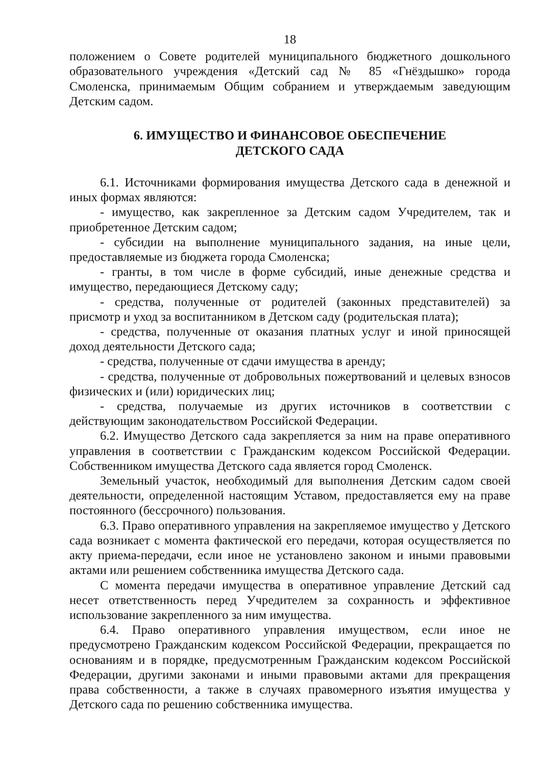18
положением о Совете родителей муниципального бюджетного дошкольного образовательного учреждения «Детский сад № 85 «Гнёздышко» города Смоленска, принимаемым Общим собранием и утверждаемым заведующим Детским садом.
6. ИМУЩЕСТВО И ФИНАНСОВОЕ ОБЕСПЕЧЕНИЕ
ДЕТСКОГО САДА
6.1. Источниками формирования имущества Детского сада в денежной и иных формах являются:
- имущество, как закрепленное за Детским садом Учредителем, так и приобретенное Детским садом;
- субсидии на выполнение муниципального задания, на иные цели, предоставляемые из бюджета города Смоленска;
- гранты, в том числе в форме субсидий, иные денежные средства и имущество, передающиеся Детскому саду;
- средства, полученные от родителей (законных представителей) за присмотр и уход за воспитанником в Детском саду (родительская плата);
- средства, полученные от оказания платных услуг и иной приносящей доход деятельности Детского сада;
- средства, полученные от сдачи имущества в аренду;
- средства, полученные от добровольных пожертвований и целевых взносов физических и (или) юридических лиц;
- средства, получаемые из других источников в соответствии с действующим законодательством Российской Федерации.
6.2. Имущество Детского сада закрепляется за ним на праве оперативного управления в соответствии с Гражданским кодексом Российской Федерации. Собственником имущества Детского сада является город Смоленск.
Земельный участок, необходимый для выполнения Детским садом своей деятельности, определенной настоящим Уставом, предоставляется ему на праве постоянного (бессрочного) пользования.
6.3. Право оперативного управления на закрепляемое имущество у Детского сада возникает с момента фактической его передачи, которая осуществляется по акту приема-передачи, если иное не установлено законом и иными правовыми актами или решением собственника имущества Детского сада.
С момента передачи имущества в оперативное управление Детский сад несет ответственность перед Учредителем за сохранность и эффективное использование закрепленного за ним имущества.
6.4. Право оперативного управления имуществом, если иное не предусмотрено Гражданским кодексом Российской Федерации, прекращается по основаниям и в порядке, предусмотренным Гражданским кодексом Российской Федерации, другими законами и иными правовыми актами для прекращения права собственности, а также в случаях правомерного изъятия имущества у Детского сада по решению собственника имущества.